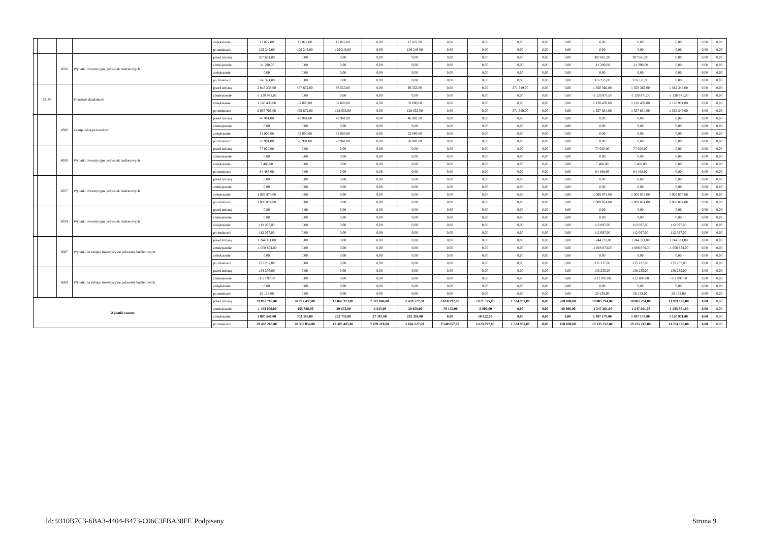| | | | | zwiększenie | 17 822,00 | 17 822,00 | 17 822,00 | 0,00 | 17 822,00 | 0,00 | 0,00 | 0,00 | 0,00 | 0,00 | 0,00 | 0,00 | 0,00 | 0,00 | 0,00 |
| | | | | po zmianach | 129 249,00 | 129 249,00 | 129 249,00 | 0,00 | 129 249,00 | 0,00 | 0,00 | 0,00 | 0,00 | 0,00 | 0,00 | 0,00 | 0,00 | 0,00 | 0,00 |
| | | 6050 | Wydatki inwestycyjne jednostek budżetowych | przed zmianą | 387 661,00 | 0,00 | 0,00 | 0,00 | 0,00 | 0,00 | 0,00 | 0,00 | 0,00 | 0,00 | 387 661,00 | 387 661,00 | 0,00 | 0,00 | 0,00 |
| | | | | zmniejszenie | -11 290,00 | 0,00 | 0,00 | 0,00 | 0,00 | 0,00 | 0,00 | 0,00 | 0,00 | 0,00 | -11 290,00 | -11 290,00 | 0,00 | 0,00 | 0,00 |
| | | | | zwiększenie | 0,00 | 0,00 | 0,00 | 0,00 | 0,00 | 0,00 | 0,00 | 0,00 | 0,00 | 0,00 | 0,00 | 0,00 | 0,00 | 0,00 | 0,00 |
| | | | | po zmianach | 376 371,00 | 0,00 | 0,00 | 0,00 | 0,00 | 0,00 | 0,00 | 0,00 | 0,00 | 0,00 | 376 371,00 | 376 371,00 | 0,00 | 0,00 | 0,00 |
| | 92195 | | Pozostała działalność | przed zmianą | 2 018 238,00 | 467 872,00 | 96 553,00 | 0,00 | 96 553,00 | 0,00 | 0,00 | 371 319,00 | 0,00 | 0,00 | 1 550 366,00 | 1 550 366,00 | 1 382 346,00 | 0,00 | 0,00 |
| | | | | zmniejszenie | -1 120 971,00 | 0,00 | 0,00 | 0,00 | 0,00 | 0,00 | 0,00 | 0,00 | 0,00 | 0,00 | -1 120 971,00 | -1 120 971,00 | -1 120 971,00 | 0,00 | 0,00 |
| | | | | zwiększenie | 1 160 439,00 | 32 000,00 | 32 000,00 | 0,00 | 32 000,00 | 0,00 | 0,00 | 0,00 | 0,00 | 0,00 | 1 128 439,00 | 1 128 439,00 | 1 120 971,00 | 0,00 | 0,00 |
| | | | | po zmianach | 2 057 706,00 | 499 872,00 | 128 553,00 | 0,00 | 128 553,00 | 0,00 | 0,00 | 371 319,00 | 0,00 | 0,00 | 1 557 834,00 | 1 557 834,00 | 1 382 346,00 | 0,00 | 0,00 |
| | | 4300 | Zakup usług pozostałych | przed zmianą | 46 981,00 | 46 981,00 | 46 981,00 | 0,00 | 46 981,00 | 0,00 | 0,00 | 0,00 | 0,00 | 0,00 | 0,00 | 0,00 | 0,00 | 0,00 | 0,00 |
| | | | | zmniejszenie | 0,00 | 0,00 | 0,00 | 0,00 | 0,00 | 0,00 | 0,00 | 0,00 | 0,00 | 0,00 | 0,00 | 0,00 | 0,00 | 0,00 | 0,00 |
| | | | | zwiększenie | 32 000,00 | 32 000,00 | 32 000,00 | 0,00 | 32 000,00 | 0,00 | 0,00 | 0,00 | 0,00 | 0,00 | 0,00 | 0,00 | 0,00 | 0,00 | 0,00 |
| | | | | po zmianach | 78 981,00 | 78 981,00 | 78 981,00 | 0,00 | 78 981,00 | 0,00 | 0,00 | 0,00 | 0,00 | 0,00 | 0,00 | 0,00 | 0,00 | 0,00 | 0,00 |
| | | 6050 | Wydatki inwestycyjne jednostek budżetowych | przed zmianą | 77 020,00 | 0,00 | 0,00 | 0,00 | 0,00 | 0,00 | 0,00 | 0,00 | 0,00 | 0,00 | 77 020,00 | 77 020,00 | 0,00 | 0,00 | 0,00 |
| | | | | zmniejszenie | 0,00 | 0,00 | 0,00 | 0,00 | 0,00 | 0,00 | 0,00 | 0,00 | 0,00 | 0,00 | 0,00 | 0,00 | 0,00 | 0,00 | 0,00 |
| | | | | zwiększenie | 7 468,00 | 0,00 | 0,00 | 0,00 | 0,00 | 0,00 | 0,00 | 0,00 | 0,00 | 0,00 | 7 468,00 | 7 468,00 | 0,00 | 0,00 | 0,00 |
| | | | | po zmianach | 84 488,00 | 0,00 | 0,00 | 0,00 | 0,00 | 0,00 | 0,00 | 0,00 | 0,00 | 0,00 | 84 488,00 | 84 488,00 | 0,00 | 0,00 | 0,00 |
| | | 6057 | Wydatki inwestycyjne jednostek budżetowych | przed zmianą | 0,00 | 0,00 | 0,00 | 0,00 | 0,00 | 0,00 | 0,00 | 0,00 | 0,00 | 0,00 | 0,00 | 0,00 | 0,00 | 0,00 | 0,00 |
| | | | | zmniejszenie | 0,00 | 0,00 | 0,00 | 0,00 | 0,00 | 0,00 | 0,00 | 0,00 | 0,00 | 0,00 | 0,00 | 0,00 | 0,00 | 0,00 | 0,00 |
| | | | | zwiększenie | 1 008 874,00 | 0,00 | 0,00 | 0,00 | 0,00 | 0,00 | 0,00 | 0,00 | 0,00 | 0,00 | 1 008 874,00 | 1 008 874,00 | 1 008 874,00 | 0,00 | 0,00 |
| | | | | po zmianach | 1 008 874,00 | 0,00 | 0,00 | 0,00 | 0,00 | 0,00 | 0,00 | 0,00 | 0,00 | 0,00 | 1 008 874,00 | 1 008 874,00 | 1 008 874,00 | 0,00 | 0,00 |
| | | 6059 | Wydatki inwestycyjne jednostek budżetowych | przed zmianą | 0,00 | 0,00 | 0,00 | 0,00 | 0,00 | 0,00 | 0,00 | 0,00 | 0,00 | 0,00 | 0,00 | 0,00 | 0,00 | 0,00 | 0,00 |
| | | | | zmniejszenie | 0,00 | 0,00 | 0,00 | 0,00 | 0,00 | 0,00 | 0,00 | 0,00 | 0,00 | 0,00 | 0,00 | 0,00 | 0,00 | 0,00 | 0,00 |
| | | | | zwiększenie | 112 097,00 | 0,00 | 0,00 | 0,00 | 0,00 | 0,00 | 0,00 | 0,00 | 0,00 | 0,00 | 112 097,00 | 112 097,00 | 112 097,00 | 0,00 | 0,00 |
| | | | | po zmianach | 112 097,00 | 0,00 | 0,00 | 0,00 | 0,00 | 0,00 | 0,00 | 0,00 | 0,00 | 0,00 | 112 097,00 | 112 097,00 | 112 097,00 | 0,00 | 0,00 |
| | | 6067 | Wydatki na zakupy inwestycyjne jednostek budżetowych | przed zmianą | 1 244 111,00 | 0,00 | 0,00 | 0,00 | 0,00 | 0,00 | 0,00 | 0,00 | 0,00 | 0,00 | 1 244 111,00 | 1 244 111,00 | 1 244 111,00 | 0,00 | 0,00 |
| | | | | zmniejszenie | -1 008 874,00 | 0,00 | 0,00 | 0,00 | 0,00 | 0,00 | 0,00 | 0,00 | 0,00 | 0,00 | -1 008 874,00 | -1 008 874,00 | -1 008 874,00 | 0,00 | 0,00 |
| | | | | zwiększenie | 0,00 | 0,00 | 0,00 | 0,00 | 0,00 | 0,00 | 0,00 | 0,00 | 0,00 | 0,00 | 0,00 | 0,00 | 0,00 | 0,00 | 0,00 |
| | | | | po zmianach | 235 237,00 | 0,00 | 0,00 | 0,00 | 0,00 | 0,00 | 0,00 | 0,00 | 0,00 | 0,00 | 235 237,00 | 235 237,00 | 235 237,00 | 0,00 | 0,00 |
| | | 6069 | Wydatki na zakupy inwestycyjne jednostek budżetowych | przed zmianą | 138 235,00 | 0,00 | 0,00 | 0,00 | 0,00 | 0,00 | 0,00 | 0,00 | 0,00 | 0,00 | 138 235,00 | 138 235,00 | 138 235,00 | 0,00 | 0,00 |
| | | | | zmniejszenie | -112 097,00 | 0,00 | 0,00 | 0,00 | 0,00 | 0,00 | 0,00 | 0,00 | 0,00 | 0,00 | -112 097,00 | -112 097,00 | -112 097,00 | 0,00 | 0,00 |
| | | | | zwiększenie | 0,00 | 0,00 | 0,00 | 0,00 | 0,00 | 0,00 | 0,00 | 0,00 | 0,00 | 0,00 | 0,00 | 0,00 | 0,00 | 0,00 | 0,00 |
| | | | | po zmianach | 26 138,00 | 0,00 | 0,00 | 0,00 | 0,00 | 0,00 | 0,00 | 0,00 | 0,00 | 0,00 | 26 138,00 | 26 138,00 | 26 138,00 | 0,00 | 0,00 |
| Wydatki razem: | | | | przed zmianą | 39 092 789,00 | 20 207 495,00 | 13 042 373,00 | 7 582 846,00 | 5 459 527,00 | 3 618 792,00 | 2 021 375,00 | 1 324 955,00 | 0,00 | 200 000,00 | 18 885 294,00 | 18 885 294,00 | 13 909 100,00 | 0,00 | 0,00 |
| | | | | zmniejszenie | -1 403 069,00 | -155 808,00 | -29 673,00 | -1 015,00 | -28 658,00 | -78 135,00 | -8 000,00 | 0,00 | 0,00 | -40 000,00 | -1 247 261,00 | -1 247 261,00 | -1 235 971,00 | 0,00 | 0,00 |
| | | | | zwiększenie | 1 800 546,00 | 303 367,00 | 292 745,00 | 57 387,00 | 235 358,00 | 0,00 | 10 622,00 | 0,00 | 0,00 | 0,00 | 1 497 179,00 | 1 497 179,00 | 1 120 971,00 | 0,00 | 0,00 |
| | | | | po zmianach | 39 490 266,00 | 20 355 054,00 | 13 305 445,00 | 7 639 218,00 | 5 666 227,00 | 3 540 657,00 | 2 023 997,00 | 1 324 955,00 | 0,00 | 160 000,00 | 19 135 212,00 | 19 135 212,00 | 13 794 100,00 | 0,00 | 0,00 |
Id: 9310B7C3-6BA3-4404-B473-C06C3FBA30FF. Podpisany Strona 9